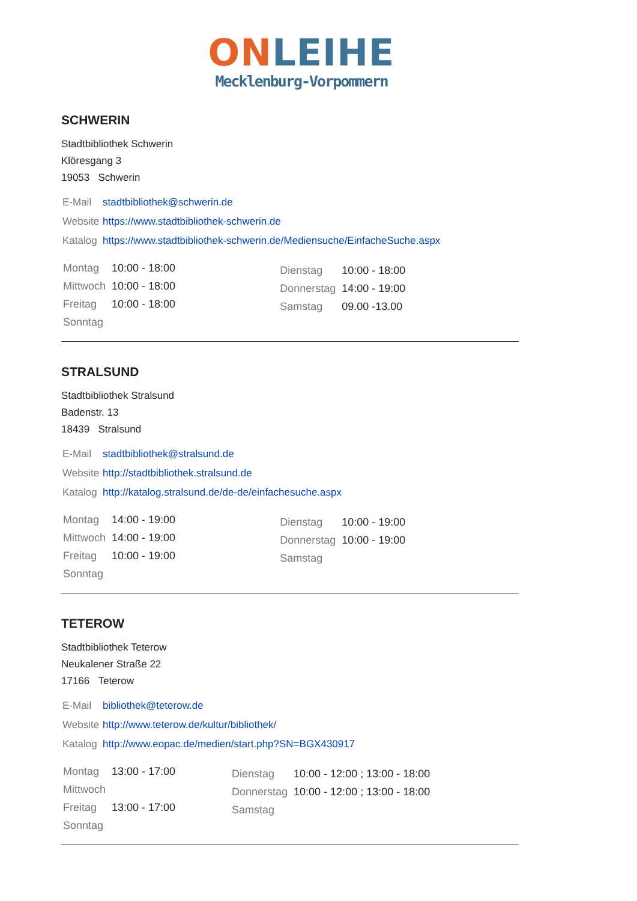ON LEIHE
Mecklenburg-Vorpommern
SCHWERIN
Stadtbibliothek Schwerin
Klöresgang 3
19053 Schwerin
| E-Mail | stadtbibliothek@schwerin.de |
| Website | https://www.stadtbibliothek-schwerin.de |
| Katalog | https://www.stadtbibliothek-schwerin.de/Mediensuche/EinfacheSuche.aspx |
| / Montag / 10:00 - 18:00 / / Mittwoch / 10:00 - 18:00 / / Freitag / 10:00 - 18:00 / / Sonntag / / | / Dienstag / 10:00 - 18:00 / / Donnerstag / 14:00 - 19:00 / / Samstag / 09.00 -13.00 / |
STRALSUND
Stadtbibliothek Stralsund
Badenstr. 13
18439 Stralsund
| E-Mail | stadtbibliothek@stralsund.de |
| Website | http://stadtbibliothek.stralsund.de |
| Katalog | http://katalog.stralsund.de/de-de/einfachesuche.aspx |
| / Montag / 14:00 - 19:00 / / Mittwoch / 14:00 - 19:00 / / Freitag / 10:00 - 19:00 / / Sonntag / / | / Dienstag / 10:00 - 19:00 / / Donnerstag / 10:00 - 19:00 / / Samstag / / |
TETEROW
Stadtbibliothek Teterow
Neukalener Straße 22
17166 Teterow
| E-Mail | bibliothek@teterow.de |
| Website | http://www.teterow.de/kultur/bibliothek/ |
| Katalog | http://www.eopac.de/medien/start.php?SN=BGX430917 |
| / Montag / 13:00 - 17:00 / / Mittwoch / / / Freitag / 13:00 - 17:00 / / Sonntag / / | / Dienstag / 10:00 - 12:00 ; 13:00 - 18:00 / / Donnerstag / 10:00 - 12:00 ; 13:00 - 18:00 / / Samstag / / |